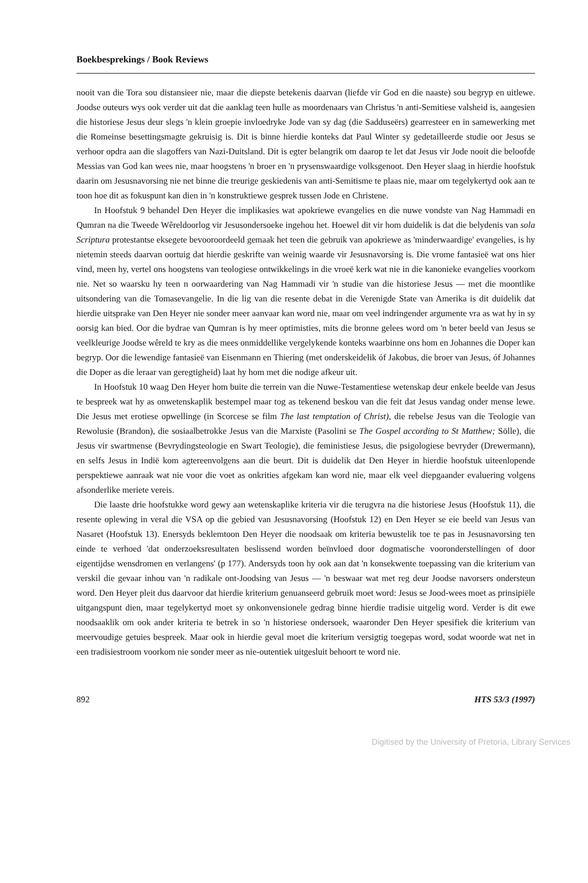Boekbesprekings / Book Reviews
nooit van die Tora sou distansieer nie, maar die diepste betekenis daarvan (liefde vir God en die naaste) sou begryp en uitlewe. Joodse outeurs wys ook verder uit dat die aanklag teen hulle as moordenaars van Christus 'n anti-Semitiese valsheid is, aangesien die historiese Jesus deur slegs 'n klein groepie invloedryke Jode van sy dag (die Sadduseërs) gearresteer en in samewerking met die Romeinse besettingsmagte gekruisig is. Dit is binne hierdie konteks dat Paul Winter sy gedetailleerde studie oor Jesus se verhoor opdra aan die slagoffers van Nazi-Duitsland. Dit is egter belangrik om daarop te let dat Jesus vir Jode nooit die beloofde Messias van God kan wees nie, maar hoogstens 'n broer en 'n prysenswaardige volksgenoot. Den Heyer slaag in hierdie hoofstuk daarin om Jesusnavorsing nie net binne die treurige geskiedenis van anti-Semitisme te plaas nie, maar om tegelykertyd ook aan te toon hoe dit as fokuspunt kan dien in 'n konstruktiewe gesprek tussen Jode en Christene.
In Hoofstuk 9 behandel Den Heyer die implikasies wat apokriewe evangelies en die nuwe vondste van Nag Hammadi en Qumran na die Tweede Wêreldoorlog vir Jesusondersoeke ingehou het. Hoewel dit vir hom duidelik is dat die belydenis van sola Scriptura protestantse eksegete bevooroordeeld gemaak het teen die gebruik van apokriewe as 'minderwaardige' evangelies, is hy nietemin steeds daarvan oortuig dat hierdie geskrifte van weinig waarde vir Jesusnavorsing is. Die vrome fantasieë wat ons hier vind, meen hy, vertel ons hoogstens van teologiese ontwikkelings in die vroeë kerk wat nie in die kanonieke evangelies voorkom nie. Net so waarsku hy teen n oorwaardering van Nag Hammadi vir 'n studie van die historiese Jesus — met die moontlike uitsondering van die Tomasevangelie. In die lig van die resente debat in die Verenigde State van Amerika is dit duidelik dat hierdie uitsprake van Den Heyer nie sonder meer aanvaar kan word nie, maar om veel indringender argumente vra as wat hy in sy oorsig kan bied. Oor die bydrae van Qumran is hy meer optimisties, mits die bronne gelees word om 'n beter beeld van Jesus se veelkleurige Joodse wêreld te kry as die mees onmiddellike vergelykende konteks waarbinne ons hom en Johannes die Doper kan begryp. Oor die lewendige fantasieë van Eisenmann en Thiering (met onderskeidelik óf Jakobus, die broer van Jesus, óf Johannes die Doper as die leraar van geregtigheid) laat hy hom met die nodige afkeur uit.
In Hoofstuk 10 waag Den Heyer hom buite die terrein van die Nuwe-Testamentiese wetenskap deur enkele beelde van Jesus te bespreek wat hy as onwetenskaplik bestempel maar tog as tekenend beskou van die feit dat Jesus vandag onder mense lewe. Die Jesus met erotiese opwellinge (in Scorcese se film The last temptation of Christ), die rebelse Jesus van die Teologie van Rewolusie (Brandon), die sosiaalbetrokke Jesus van die Marxiste (Pasolini se The Gospel according to St Matthew; Sölle), die Jesus vir swartmense (Bevrydingsteologie en Swart Teologie), die feministiese Jesus, die psigologiese bevryder (Drewermann), en selfs Jesus in Indië kom agtereenvolgens aan die beurt. Dit is duidelik dat Den Heyer in hierdie hoofstuk uiteenlopende perspektiewe aanraak wat nie voor die voet as onkrities afgekam kan word nie, maar elk veel diepgaander evaluering volgens afsonderlike meriete vereis.
Die laaste drie hoofstukke word gewy aan wetenskaplike kriteria vir die terugvra na die historiese Jesus (Hoofstuk 11), die resente oplewing in veral die VSA op die gebied van Jesusnavorsing (Hoofstuk 12) en Den Heyer se eie beeld van Jesus van Nasaret (Hoofstuk 13). Enersyds beklemtoon Den Heyer die noodsaak om kriteria bewustelik toe te pas in Jesusnavorsing ten einde te verhoed 'dat onderzoeksresultaten beslissend worden beïnvloed door dogmatische vooronderstellingen of door eigentijdse wensdromen en verlangens' (p 177). Andersyds toon hy ook aan dat 'n konsekwente toepassing van die kriterium van verskil die gevaar inhou van 'n radikale ont-Joodsing van Jesus — 'n beswaar wat met reg deur Joodse navorsers ondersteun word. Den Heyer pleit dus daarvoor dat hierdie kriterium genuanseerd gebruik moet word: Jesus se Jood-wees moet as prinsipiële uitgangspunt dien, maar tegelykertyd moet sy onkonvensionele gedrag binne hierdie tradisie uitgelig word. Verder is dit ewe noodsaaklik om ook ander kriteria te betrek in so 'n historiese ondersoek, waaronder Den Heyer spesifiek die kriterium van meervoudige getuies bespreek. Maar ook in hierdie geval moet die kriterium versigtig toegepas word, sodat woorde wat net in een tradisiestroom voorkom nie sonder meer as nie-outentiek uitgesluit behoort te word nie.
892 HTS 53/3 (1997)
Digitised by the University of Pretoria, Library Services